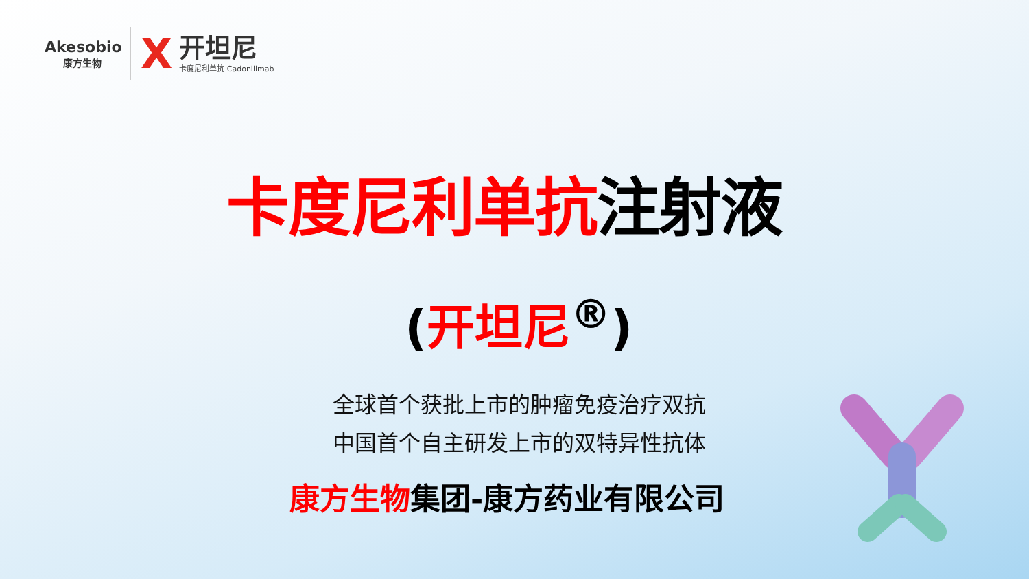Akesobio
康方生物
X
开坦尼
卡度尼利单抗 Cadonilimab
卡度尼利单抗注射液
(开坦尼<sup>®</sup>)
全球首个获批上市的肿瘤免疫治疗双抗
中国首个自主研发上市的双特异性抗体
康方生物集团-康方药业有限公司